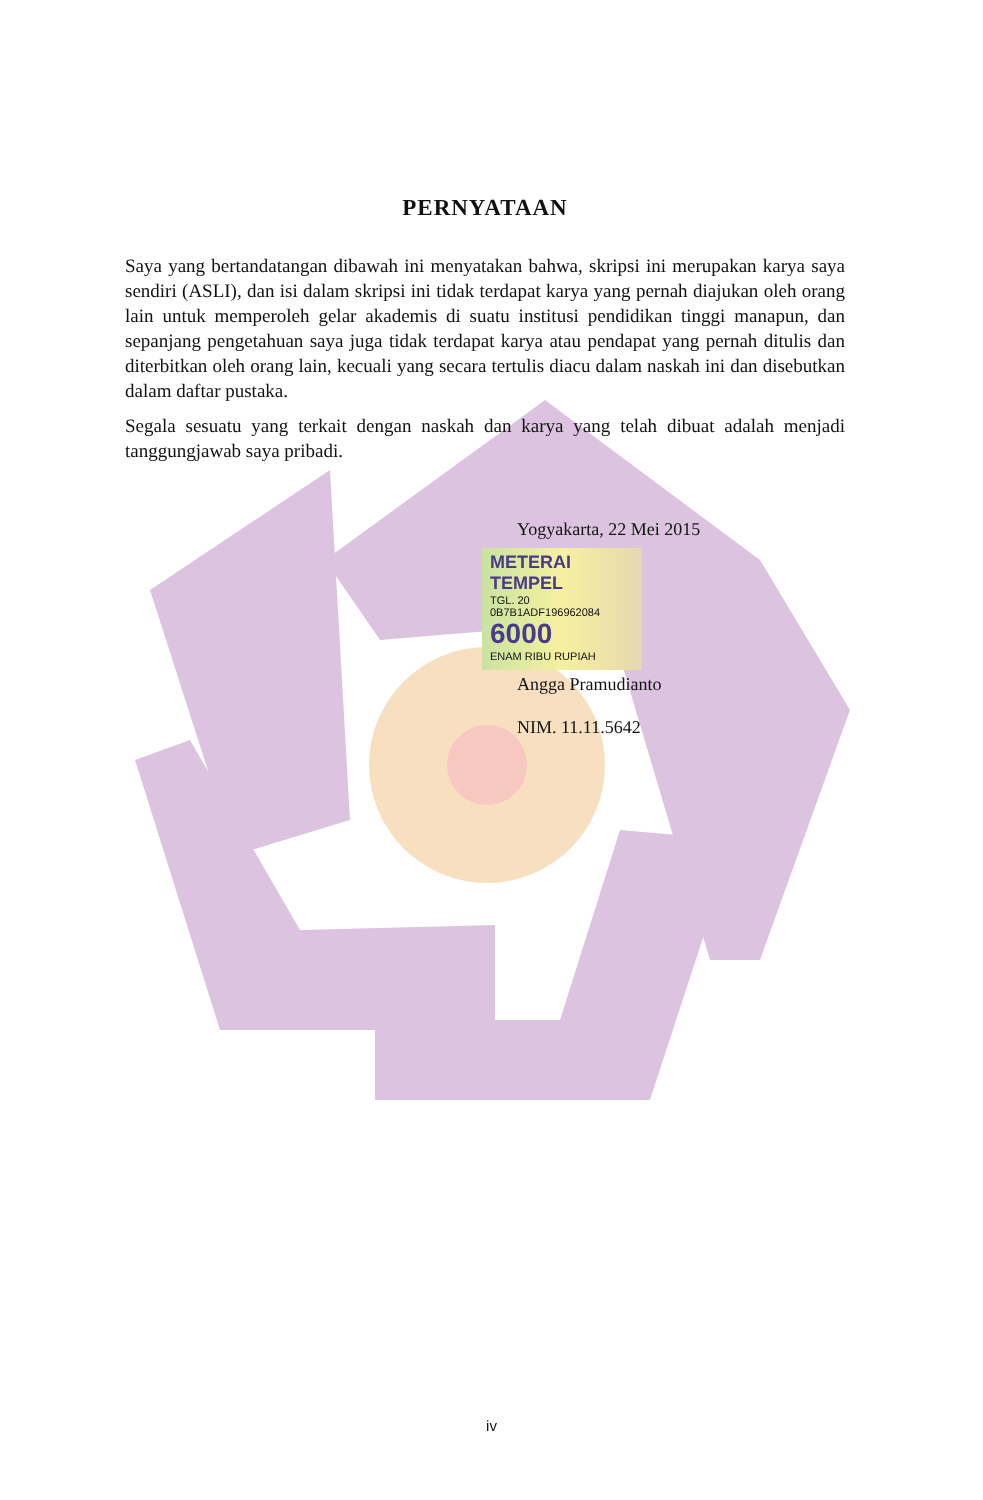PERNYATAAN
Saya yang bertandatangan dibawah ini menyatakan bahwa, skripsi ini merupakan karya saya sendiri (ASLI), dan isi dalam skripsi ini tidak terdapat karya yang pernah diajukan oleh orang lain untuk memperoleh gelar akademis di suatu institusi pendidikan tinggi manapun, dan sepanjang pengetahuan saya juga tidak terdapat karya atau pendapat yang pernah ditulis dan diterbitkan oleh orang lain, kecuali yang secara tertulis diacu dalam naskah ini dan disebutkan dalam daftar pustaka.
Segala sesuatu yang terkait dengan naskah dan karya yang telah dibuat adalah menjadi tanggungjawab saya pribadi.
Yogyakarta, 22 Mei 2015
METERAI TEMPEL
TGL. 20
0B7B1ADF196962084
6000
ENAM RIBU RUPIAH
Angga Pramudianto
NIM. 11.11.5642
iv